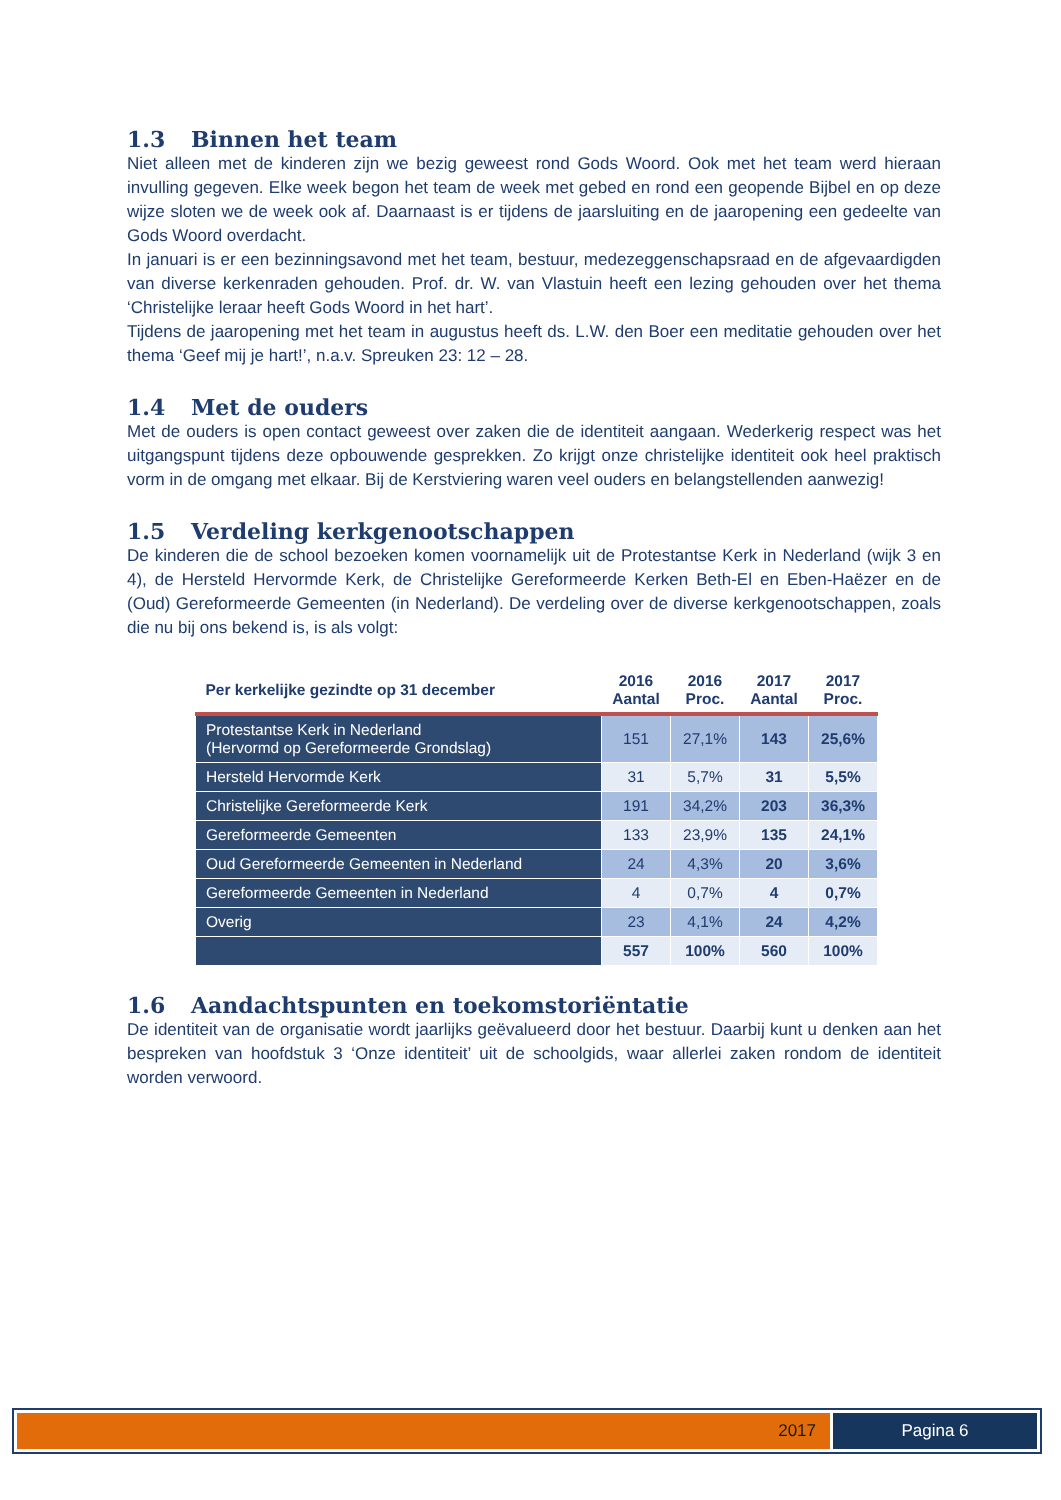1.3 Binnen het team
Niet alleen met de kinderen zijn we bezig geweest rond Gods Woord. Ook met het team werd hieraan invulling gegeven. Elke week begon het team de week met gebed en rond een geopende Bijbel en op deze wijze sloten we de week ook af. Daarnaast is er tijdens de jaarsluiting en de jaaropening een gedeelte van Gods Woord overdacht.
In januari is er een bezinningsavond met het team, bestuur, medezeggenschapsraad en de afgevaardigden van diverse kerkenraden gehouden. Prof. dr. W. van Vlastuin heeft een lezing gehouden over het thema ‘Christelijke leraar heeft Gods Woord in het hart’.
Tijdens de jaaropening met het team in augustus heeft ds. L.W. den Boer een meditatie gehouden over het thema ‘Geef mij je hart!’, n.a.v. Spreuken 23: 12 – 28.
1.4 Met de ouders
Met de ouders is open contact geweest over zaken die de identiteit aangaan. Wederkerig respect was het uitgangspunt tijdens deze opbouwende gesprekken. Zo krijgt onze christelijke identiteit ook heel praktisch vorm in de omgang met elkaar. Bij de Kerstviering waren veel ouders en belangstellenden aanwezig!
1.5 Verdeling kerkgenootschappen
De kinderen die de school bezoeken komen voornamelijk uit de Protestantse Kerk in Nederland (wijk 3 en 4), de Hersteld Hervormde Kerk, de Christelijke Gereformeerde Kerken Beth-El en Eben-Haëzer en de (Oud) Gereformeerde Gemeenten (in Nederland). De verdeling over de diverse kerkgenootschappen, zoals die nu bij ons bekend is, is als volgt:
| Per kerkelijke gezindte op 31 december | 2016 Aantal | 2016 Proc. | 2017 Aantal | 2017 Proc. |
| --- | --- | --- | --- | --- |
| Protestantse Kerk in Nederland (Hervormd op Gereformeerde Grondslag) | 151 | 27,1% | 143 | 25,6% |
| Hersteld Hervormde Kerk | 31 | 5,7% | 31 | 5,5% |
| Christelijke Gereformeerde Kerk | 191 | 34,2% | 203 | 36,3% |
| Gereformeerde Gemeenten | 133 | 23,9% | 135 | 24,1% |
| Oud Gereformeerde Gemeenten in Nederland | 24 | 4,3% | 20 | 3,6% |
| Gereformeerde Gemeenten in Nederland | 4 | 0,7% | 4 | 0,7% |
| Overig | 23 | 4,1% | 24 | 4,2% |
| | 557 | 100% | 560 | 100% |
1.6 Aandachtspunten en toekomstoriëntatie
De identiteit van de organisatie wordt jaarlijks geëvalueerd door het bestuur. Daarbij kunt u denken aan het bespreken van hoofdstuk 3 ‘Onze identiteit’ uit de schoolgids, waar allerlei zaken rondom de identiteit worden verwoord.
2017 Pagina 6